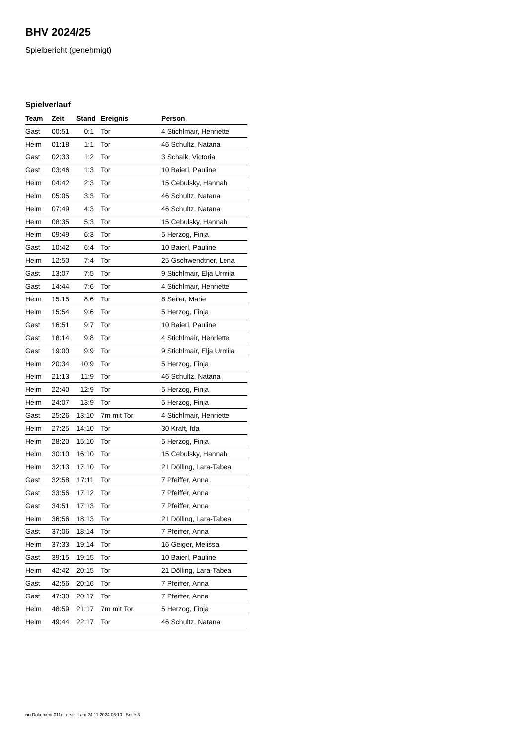BHV 2024/25
Spielbericht (genehmigt)
Spielverlauf
| Team | Zeit | Stand | Ereignis | Person |
| --- | --- | --- | --- | --- |
| Gast | 00:51 | 0:1 | Tor | 4 Stichlmair, Henriette |
| Heim | 01:18 | 1:1 | Tor | 46 Schultz, Natana |
| Gast | 02:33 | 1:2 | Tor | 3 Schalk, Victoria |
| Gast | 03:46 | 1:3 | Tor | 10 Baierl, Pauline |
| Heim | 04:42 | 2:3 | Tor | 15 Cebulsky, Hannah |
| Heim | 05:05 | 3:3 | Tor | 46 Schultz, Natana |
| Heim | 07:49 | 4:3 | Tor | 46 Schultz, Natana |
| Heim | 08:35 | 5:3 | Tor | 15 Cebulsky, Hannah |
| Heim | 09:49 | 6:3 | Tor | 5 Herzog, Finja |
| Gast | 10:42 | 6:4 | Tor | 10 Baierl, Pauline |
| Heim | 12:50 | 7:4 | Tor | 25 Gschwendtner, Lena |
| Gast | 13:07 | 7:5 | Tor | 9 Stichlmair, Elja Urmila |
| Gast | 14:44 | 7:6 | Tor | 4 Stichlmair, Henriette |
| Heim | 15:15 | 8:6 | Tor | 8 Seiler, Marie |
| Heim | 15:54 | 9:6 | Tor | 5 Herzog, Finja |
| Gast | 16:51 | 9:7 | Tor | 10 Baierl, Pauline |
| Gast | 18:14 | 9:8 | Tor | 4 Stichlmair, Henriette |
| Gast | 19:00 | 9:9 | Tor | 9 Stichlmair, Elja Urmila |
| Heim | 20:34 | 10:9 | Tor | 5 Herzog, Finja |
| Heim | 21:13 | 11:9 | Tor | 46 Schultz, Natana |
| Heim | 22:40 | 12:9 | Tor | 5 Herzog, Finja |
| Heim | 24:07 | 13:9 | Tor | 5 Herzog, Finja |
| Gast | 25:26 | 13:10 | 7m mit Tor | 4 Stichlmair, Henriette |
| Heim | 27:25 | 14:10 | Tor | 30 Kraft, Ida |
| Heim | 28:20 | 15:10 | Tor | 5 Herzog, Finja |
| Heim | 30:10 | 16:10 | Tor | 15 Cebulsky, Hannah |
| Heim | 32:13 | 17:10 | Tor | 21 Dölling, Lara-Tabea |
| Gast | 32:58 | 17:11 | Tor | 7 Pfeiffer, Anna |
| Gast | 33:56 | 17:12 | Tor | 7 Pfeiffer, Anna |
| Gast | 34:51 | 17:13 | Tor | 7 Pfeiffer, Anna |
| Heim | 36:56 | 18:13 | Tor | 21 Dölling, Lara-Tabea |
| Gast | 37:06 | 18:14 | Tor | 7 Pfeiffer, Anna |
| Heim | 37:33 | 19:14 | Tor | 16 Geiger, Melissa |
| Gast | 39:15 | 19:15 | Tor | 10 Baierl, Pauline |
| Heim | 42:42 | 20:15 | Tor | 21 Dölling, Lara-Tabea |
| Gast | 42:56 | 20:16 | Tor | 7 Pfeiffer, Anna |
| Gast | 47:30 | 20:17 | Tor | 7 Pfeiffer, Anna |
| Heim | 48:59 | 21:17 | 7m mit Tor | 5 Herzog, Finja |
| Heim | 49:44 | 22:17 | Tor | 46 Schultz, Natana |
nu.Dokument 011e, erstellt am 24.11.2024 06:10 | Seite 3